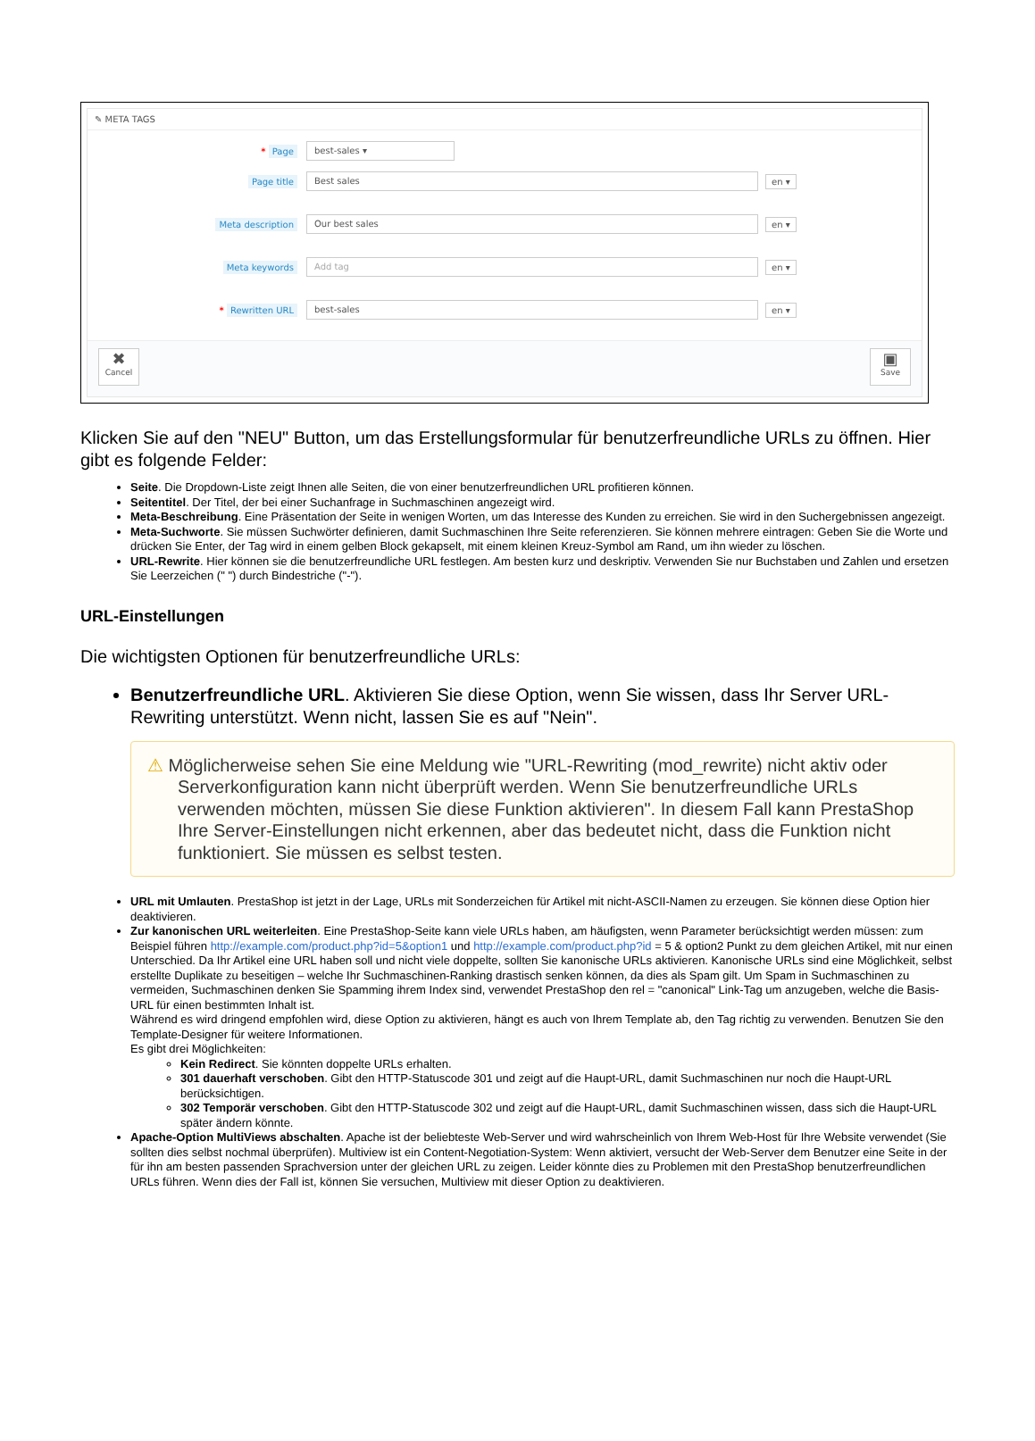✎ META TAGS
* Page
best-sales ▾
Page title
Best sales
en ▾
Meta description
Our best sales
en ▾
Meta keywords
Add tag
en ▾
* Rewritten URL
best-sales
en ▾
✖
Cancel
▣
Save
Klicken Sie auf den "NEU" Button, um das Erstellungsformular für benutzerfreundliche URLs zu öffnen. Hier gibt es folgende Felder:
Seite. Die Dropdown-Liste zeigt Ihnen alle Seiten, die von einer benutzerfreundlichen URL profitieren können.
Seitentitel. Der Titel, der bei einer Suchanfrage in Suchmaschinen angezeigt wird.
Meta-Beschreibung. Eine Präsentation der Seite in wenigen Worten, um das Interesse des Kunden zu erreichen. Sie wird in den Suchergebnissen angezeigt.
Meta-Suchworte. Sie müssen Suchwörter definieren, damit Suchmaschinen Ihre Seite referenzieren. Sie können mehrere eintragen: Geben Sie die Worte und drücken Sie Enter, der Tag wird in einem gelben Block gekapselt, mit einem kleinen Kreuz-Symbol am Rand, um ihn wieder zu löschen.
URL-Rewrite. Hier können sie die benutzerfreundliche URL festlegen. Am besten kurz und deskriptiv. Verwenden Sie nur Buchstaben und Zahlen und ersetzen Sie Leerzeichen (" ") durch Bindestriche ("-").
URL-Einstellungen
Die wichtigsten Optionen für benutzerfreundliche URLs:
Benutzerfreundliche URL. Aktivieren Sie diese Option, wenn Sie wissen, dass Ihr Server URL-Rewriting unterstützt. Wenn nicht, lassen Sie es auf "Nein".
⚠ Möglicherweise sehen Sie eine Meldung wie "URL-Rewriting (mod_rewrite) nicht aktiv oder Serverkonfiguration kann nicht überprüft werden. Wenn Sie benutzerfreundliche URLs verwenden möchten, müssen Sie diese Funktion aktivieren". In diesem Fall kann PrestaShop Ihre Server-Einstellungen nicht erkennen, aber das bedeutet nicht, dass die Funktion nicht funktioniert. Sie müssen es selbst testen.
URL mit Umlauten. PrestaShop ist jetzt in der Lage, URLs mit Sonderzeichen für Artikel mit nicht-ASCII-Namen zu erzeugen. Sie können diese Option hier deaktivieren.
Zur kanonischen URL weiterleiten. Eine PrestaShop-Seite kann viele URLs haben, am häufigsten, wenn Parameter berücksichtigt werden müssen: zum Beispiel führen http://example.com/product.php?id=5&option1 und http://example.com/product.php?id = 5 & option2 Punkt zu dem gleichen Artikel, mit nur einen Unterschied. Da Ihr Artikel eine URL haben soll und nicht viele doppelte, sollten Sie kanonische URLs aktivieren. Kanonische URLs sind eine Möglichkeit, selbst erstellte Duplikate zu beseitigen – welche Ihr Suchmaschinen-Ranking drastisch senken können, da dies als Spam gilt. Um Spam in Suchmaschinen zu vermeiden, Suchmaschinen denken Sie Spamming ihrem Index sind, verwendet PrestaShop den rel = "canonical" Link-Tag um anzugeben, welche die Basis-URL für einen bestimmten Inhalt ist.
Während es wird dringend empfohlen wird, diese Option zu aktivieren, hängt es auch von Ihrem Template ab, den Tag richtig zu verwenden. Benutzen Sie den Template-Designer für weitere Informationen.
Es gibt drei Möglichkeiten:
Kein Redirect. Sie könnten doppelte URLs erhalten.
301 dauerhaft verschoben. Gibt den HTTP-Statuscode 301 und zeigt auf die Haupt-URL, damit Suchmaschinen nur noch die Haupt-URL berücksichtigen.
302 Temporär verschoben. Gibt den HTTP-Statuscode 302 und zeigt auf die Haupt-URL, damit Suchmaschinen wissen, dass sich die Haupt-URL später ändern könnte.
Apache-Option MultiViews abschalten. Apache ist der beliebteste Web-Server und wird wahrscheinlich von Ihrem Web-Host für Ihre Website verwendet (Sie sollten dies selbst nochmal überprüfen). Multiview ist ein Content-Negotiation-System: Wenn aktiviert, versucht der Web-Server dem Benutzer eine Seite in der für ihn am besten passenden Sprachversion unter der gleichen URL zu zeigen. Leider könnte dies zu Problemen mit den PrestaShop benutzerfreundlichen URLs führen. Wenn dies der Fall ist, können Sie versuchen, Multiview mit dieser Option zu deaktivieren.